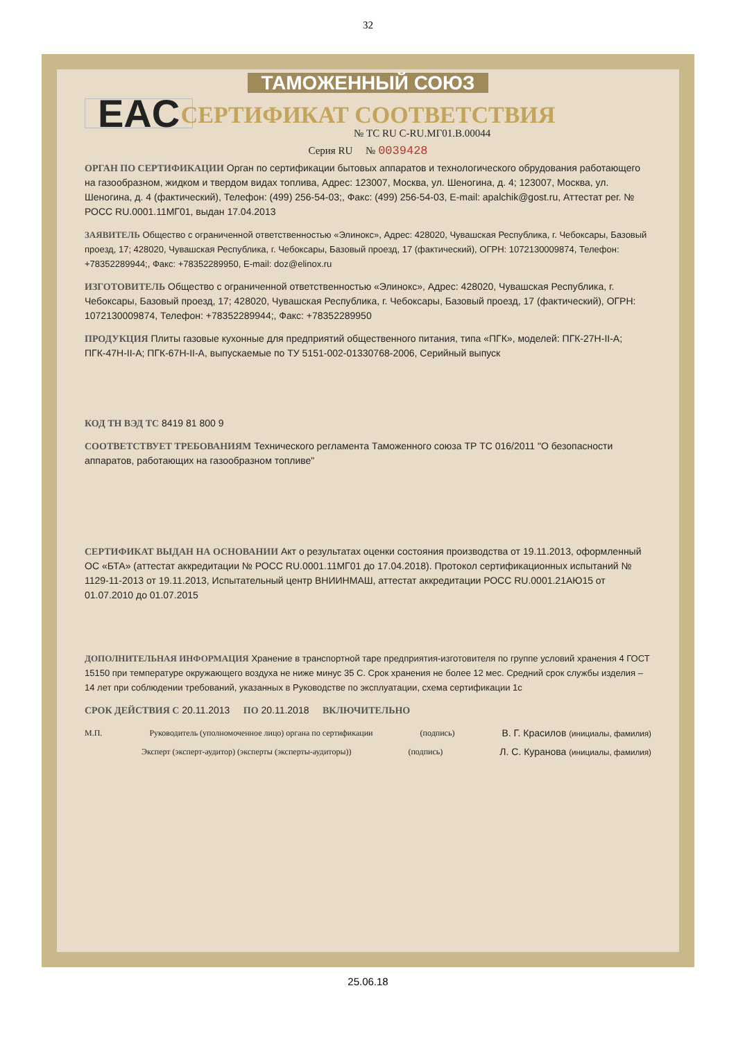32
ТАМОЖЕННЫЙ СОЮЗ
СЕРТИФИКАТ СООТВЕТСТВИЯ
EAC
№ ТС RU C-RU.МГ01.В.00044
Серия RU № 0039428
ОРГАН ПО СЕРТИФИКАЦИИ Орган по сертификации бытовых аппаратов и технологического обрудования работающего на газообразном, жидком и твердом видах топлива, Адрес: 123007, Москва, ул. Шеногина, д. 4; 123007, Москва, ул. Шеногина, д. 4 (фактический), Телефон: (499) 256-54-03;, Факс: (499) 256-54-03, E-mail: apalchik@gost.ru, Аттестат рег. № РОСС RU.0001.11МГ01, выдан 17.04.2013
ЗАЯВИТЕЛЬ Общество с ограниченной ответственностью «Элинокс», Адрес: 428020, Чувашская Республика, г. Чебоксары, Базовый проезд, 17; 428020, Чувашская Республика, г. Чебоксары, Базовый проезд, 17 (фактический), ОГРН: 1072130009874, Телефон: +78352289944;, Факс: +78352289950, E-mail: doz@elinox.ru
ИЗГОТОВИТЕЛЬ Общество с ограниченной ответственностью «Элинокс», Адрес: 428020, Чувашская Республика, г. Чебоксары, Базовый проезд, 17; 428020, Чувашская Республика, г. Чебоксары, Базовый проезд, 17 (фактический), ОГРН: 1072130009874, Телефон: +78352289944;, Факс: +78352289950
ПРОДУКЦИЯ Плиты газовые кухонные для предприятий общественного питания, типа «ПГК», моделей: ПГК-27Н-II-А; ПГК-47Н-II-А; ПГК-67Н-II-А, выпускаемые по ТУ 5151-002-01330768-2006, Серийный выпуск
КОД ТН ВЭД ТС 8419 81 800 9
СООТВЕТСТВУЕТ ТРЕБОВАНИЯМ Технического регламента Таможенного союза ТР ТС 016/2011 "О безопасности аппаратов, работающих на газообразном топливе"
СЕРТИФИКАТ ВЫДАН НА ОСНОВАНИИ Акт о результатах оценки состояния производства от 19.11.2013, оформленный ОС «БТА» (аттестат аккредитации № РОСС RU.0001.11МГ01 до 17.04.2018). Протокол сертификационных испытаний № 1129-11-2013 от 19.11.2013, Испытательный центр ВНИИНМАШ, аттестат аккредитации РОСС RU.0001.21АЮ15 от 01.07.2010 до 01.07.2015
ДОПОЛНИТЕЛЬНАЯ ИНФОРМАЦИЯ Хранение в транспортной таре предприятия-изготовителя по группе условий хранения 4 ГОСТ 15150 при температуре окружающего воздуха не ниже минус 35 С. Срок хранения не более 12 мес. Средний срок службы изделия – 14 лет при соблюдении требований, указанных в Руководстве по эксплуатации, схема сертификации 1с
СРОК ДЕЙСТВИЯ С 20.11.2013 ПО 20.11.2018 ВКЛЮЧИТЕЛЬНО
М.П. Руководитель (уполномоченное лицо) органа по сертификации (подпись) В. Г. Красилов (инициалы, фамилия)
Эксперт (эксперт-аудитор) (эксперты (эксперты-аудиторы)) (подпись) Л. С. Куранова (инициалы, фамилия)
25.06.18